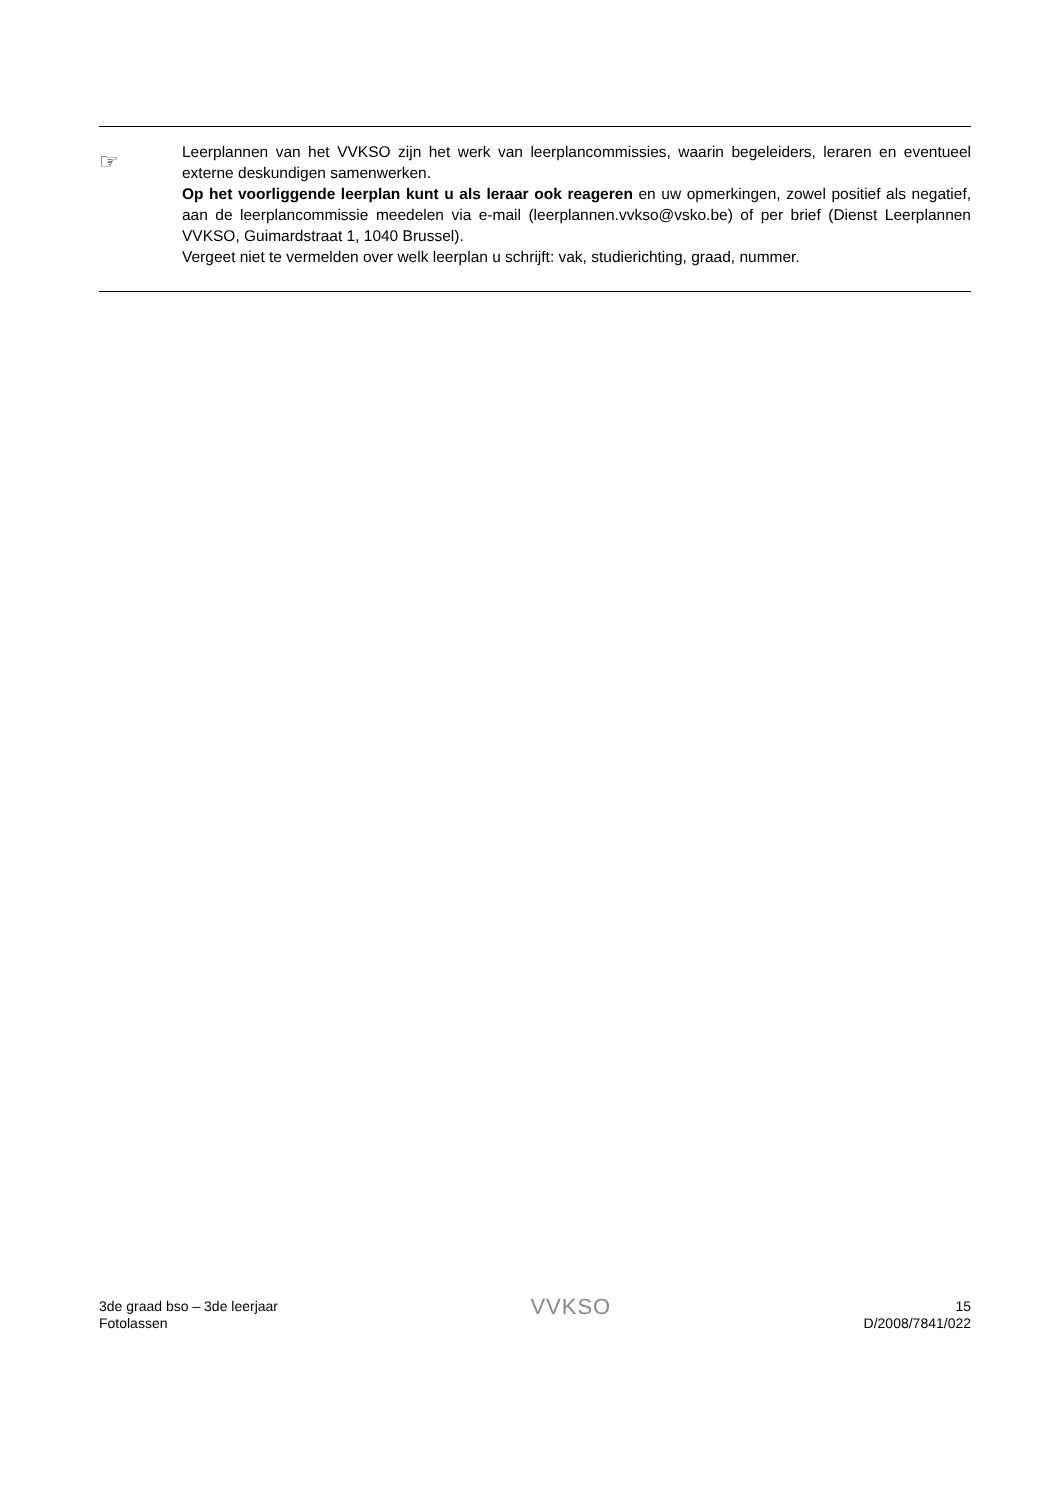☞
Leerplannen van het VVKSO zijn het werk van leerplancommissies, waarin begeleiders, leraren en eventueel externe deskundigen samenwerken.
Op het voorliggende leerplan kunt u als leraar ook reageren en uw opmerkingen, zowel positief als negatief, aan de leerplancommissie meedelen via e-mail (leerplannen.vvkso@vsko.be) of per brief (Dienst Leerplannen VVKSO, Guimardstraat 1, 1040 Brussel).
Vergeet niet te vermelden over welk leerplan u schrijft: vak, studierichting, graad, nummer.
3de graad bso – 3de leerjaar
Fotolassen
VVKSO
15
D/2008/7841/022